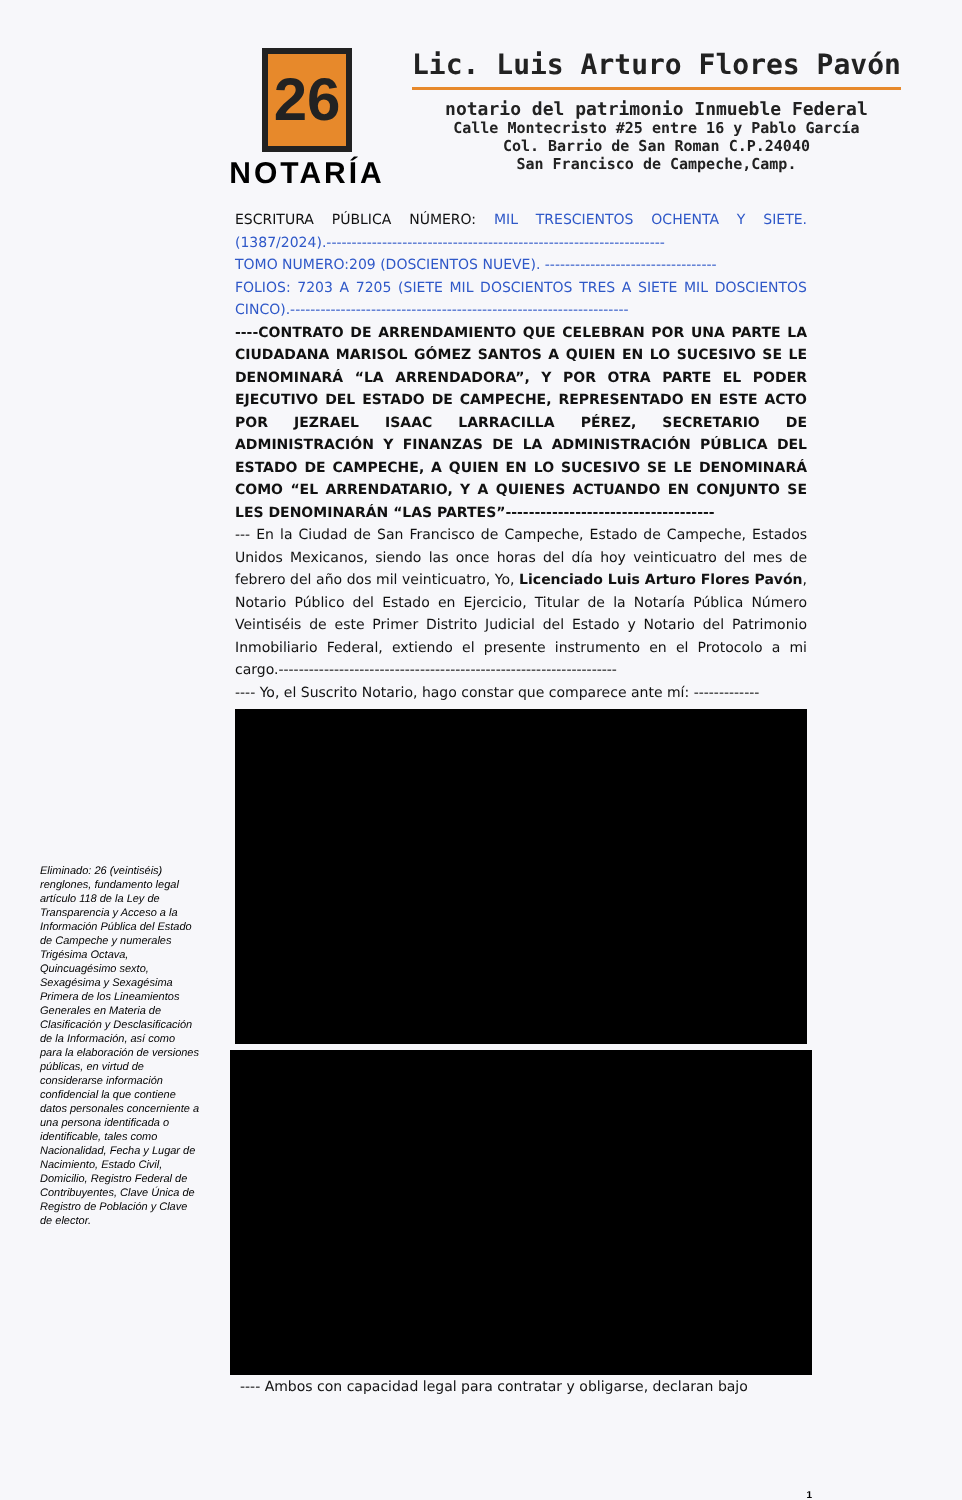26
NOTARÍA
Lic. Luis Arturo Flores Pavón
notario del patrimonio Inmueble Federal
Calle Montecristo #25 entre 16 y Pablo García
Col. Barrio de San Roman C.P.24040
San Francisco de Campeche,Camp.
Eliminado: 26 (veintiséis) renglones, fundamento legal artículo 118 de la Ley de Transparencia y Acceso a la Información Pública del Estado de Campeche y numerales Trigésima Octava, Quincuagésimo sexto, Sexagésima y Sexagésima Primera de los Lineamientos Generales en Materia de Clasificación y Desclasificación de la Información, así como para la elaboración de versiones públicas, en virtud de considerarse información confidencial la que contiene datos personales concerniente a una persona identificada o identificable, tales como Nacionalidad, Fecha y Lugar de Nacimiento, Estado Civil, Domicilio, Registro Federal de Contribuyentes, Clave Única de Registro de Población y Clave de elector.
ESCRITURA PÚBLICA NÚMERO: MIL TRESCIENTOS OCHENTA Y SIETE. (1387/2024).-------------------------------------------------------------------
TOMO NUMERO:209 (DOSCIENTOS NUEVE). ----------------------------------
FOLIOS: 7203 A 7205 (SIETE MIL DOSCIENTOS TRES A SIETE MIL DOSCIENTOS CINCO).-------------------------------------------------------------------
----CONTRATO DE ARRENDAMIENTO QUE CELEBRAN POR UNA PARTE LA CIUDADANA MARISOL GÓMEZ SANTOS A QUIEN EN LO SUCESIVO SE LE DENOMINARÁ “LA ARRENDADORA”, Y POR OTRA PARTE EL PODER EJECUTIVO DEL ESTADO DE CAMPECHE, REPRESENTADO EN ESTE ACTO POR JEZRAEL ISAAC LARRACILLA PÉREZ, SECRETARIO DE ADMINISTRACIÓN Y FINANZAS DE LA ADMINISTRACIÓN PÚBLICA DEL ESTADO DE CAMPECHE, A QUIEN EN LO SUCESIVO SE LE DENOMINARÁ COMO “EL ARRENDATARIO, Y A QUIENES ACTUANDO EN CONJUNTO SE LES DENOMINARÁN “LAS PARTES”------------------------------------
--- En la Ciudad de San Francisco de Campeche, Estado de Campeche, Estados Unidos Mexicanos, siendo las once horas del día hoy veinticuatro del mes de febrero del año dos mil veinticuatro, Yo, Licenciado Luis Arturo Flores Pavón, Notario Público del Estado en Ejercicio, Titular de la Notaría Pública Número Veintiséis de este Primer Distrito Judicial del Estado y Notario del Patrimonio Inmobiliario Federal, extiendo el presente instrumento en el Protocolo a mi cargo.-------------------------------------------------------------------
---- Yo, el Suscrito Notario, hago constar que comparece ante mí: -------------
---- Ambos con capacidad legal para contratar y obligarse, declaran bajo
1